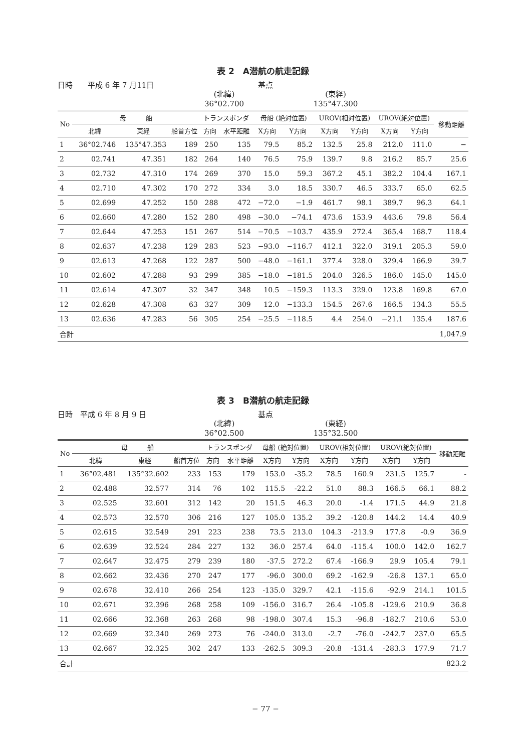表 2　A潜航の航走記録
日時　　平成 6 年 7 月11日
(北緯)
36°02.700
基点
(東経)
135°47.300
| No | 母 船 | | | トランスポンダ | | 母船 (絶対位置) | | UROV(相対位置) | | UROV(絶対位置) | | 移動距離 |
| --- | --- | --- | --- | --- | --- | --- | --- | --- | --- | --- | --- | --- |
| | 北緯 | 東経 | 船首方位 | 方向 | 水平距離 | X方向 | Y方向 | X方向 | Y方向 | X方向 | Y方向 | |
| 1 | 36°02.746 | 135°47.353 | 189 | 250 | 135 | 79.5 | 85.2 | 132.5 | 25.8 | 212.0 | 111.0 | − |
| 2 | 02.741 | 47.351 | 182 | 264 | 140 | 76.5 | 75.9 | 139.7 | 9.8 | 216.2 | 85.7 | 25.6 |
| 3 | 02.732 | 47.310 | 174 | 269 | 370 | 15.0 | 59.3 | 367.2 | 45.1 | 382.2 | 104.4 | 167.1 |
| 4 | 02.710 | 47.302 | 170 | 272 | 334 | 3.0 | 18.5 | 330.7 | 46.5 | 333.7 | 65.0 | 62.5 |
| 5 | 02.699 | 47.252 | 150 | 288 | 472 | −72.0 | −1.9 | 461.7 | 98.1 | 389.7 | 96.3 | 64.1 |
| 6 | 02.660 | 47.280 | 152 | 280 | 498 | −30.0 | −74.1 | 473.6 | 153.9 | 443.6 | 79.8 | 56.4 |
| 7 | 02.644 | 47.253 | 151 | 267 | 514 | −70.5 | −103.7 | 435.9 | 272.4 | 365.4 | 168.7 | 118.4 |
| 8 | 02.637 | 47.238 | 129 | 283 | 523 | −93.0 | −116.7 | 412.1 | 322.0 | 319.1 | 205.3 | 59.0 |
| 9 | 02.613 | 47.268 | 122 | 287 | 500 | −48.0 | −161.1 | 377.4 | 328.0 | 329.4 | 166.9 | 39.7 |
| 10 | 02.602 | 47.288 | 93 | 299 | 385 | −18.0 | −181.5 | 204.0 | 326.5 | 186.0 | 145.0 | 145.0 |
| 11 | 02.614 | 47.307 | 32 | 347 | 348 | 10.5 | −159.3 | 113.3 | 329.0 | 123.8 | 169.8 | 67.0 |
| 12 | 02.628 | 47.308 | 63 | 327 | 309 | 12.0 | −133.3 | 154.5 | 267.6 | 166.5 | 134.3 | 55.5 |
| 13 | 02.636 | 47.283 | 56 | 305 | 254 | −25.5 | −118.5 | 4.4 | 254.0 | −21.1 | 135.4 | 187.6 |
| 合計 | | | | | | | | | | | | 1,047.9 |
表 3　B潜航の航走記録
日時　平成 6 年 8 月 9 日
(北緯)
36°02.500
基点
(東経)
135°32.500
| No | 母 船 | | | トランスポンダ | | 母船 (絶対位置) | | UROV(相対位置) | | UROV(絶対位置) | | 移動距離 |
| --- | --- | --- | --- | --- | --- | --- | --- | --- | --- | --- | --- | --- |
| | 北緯 | 東経 | 船首方位 | 方向 | 水平距離 | X方向 | Y方向 | X方向 | Y方向 | X方向 | Y方向 | |
| 1 | 36°02.481 | 135°32.602 | 233 | 153 | 179 | 153.0 | -35.2 | 78.5 | 160.9 | 231.5 | 125.7 | - |
| 2 | 02.488 | 32.577 | 314 | 76 | 102 | 115.5 | -22.2 | 51.0 | 88.3 | 166.5 | 66.1 | 88.2 |
| 3 | 02.525 | 32.601 | 312 | 142 | 20 | 151.5 | 46.3 | 20.0 | -1.4 | 171.5 | 44.9 | 21.8 |
| 4 | 02.573 | 32.570 | 306 | 216 | 127 | 105.0 | 135.2 | 39.2 | -120.8 | 144.2 | 14.4 | 40.9 |
| 5 | 02.615 | 32.549 | 291 | 223 | 238 | 73.5 | 213.0 | 104.3 | -213.9 | 177.8 | -0.9 | 36.9 |
| 6 | 02.639 | 32.524 | 284 | 227 | 132 | 36.0 | 257.4 | 64.0 | -115.4 | 100.0 | 142.0 | 162.7 |
| 7 | 02.647 | 32.475 | 279 | 239 | 180 | -37.5 | 272.2 | 67.4 | -166.9 | 29.9 | 105.4 | 79.1 |
| 8 | 02.662 | 32.436 | 270 | 247 | 177 | -96.0 | 300.0 | 69.2 | -162.9 | -26.8 | 137.1 | 65.0 |
| 9 | 02.678 | 32.410 | 266 | 254 | 123 | -135.0 | 329.7 | 42.1 | -115.6 | -92.9 | 214.1 | 101.5 |
| 10 | 02.671 | 32.396 | 268 | 258 | 109 | -156.0 | 316.7 | 26.4 | -105.8 | -129.6 | 210.9 | 36.8 |
| 11 | 02.666 | 32.368 | 263 | 268 | 98 | -198.0 | 307.4 | 15.3 | -96.8 | -182.7 | 210.6 | 53.0 |
| 12 | 02.669 | 32.340 | 269 | 273 | 76 | -240.0 | 313.0 | -2.7 | -76.0 | -242.7 | 237.0 | 65.5 |
| 13 | 02.667 | 32.325 | 302 | 247 | 133 | -262.5 | 309.3 | -20.8 | -131.4 | -283.3 | 177.9 | 71.7 |
| 合計 | | | | | | | | | | | | 823.2 |
− 77 −